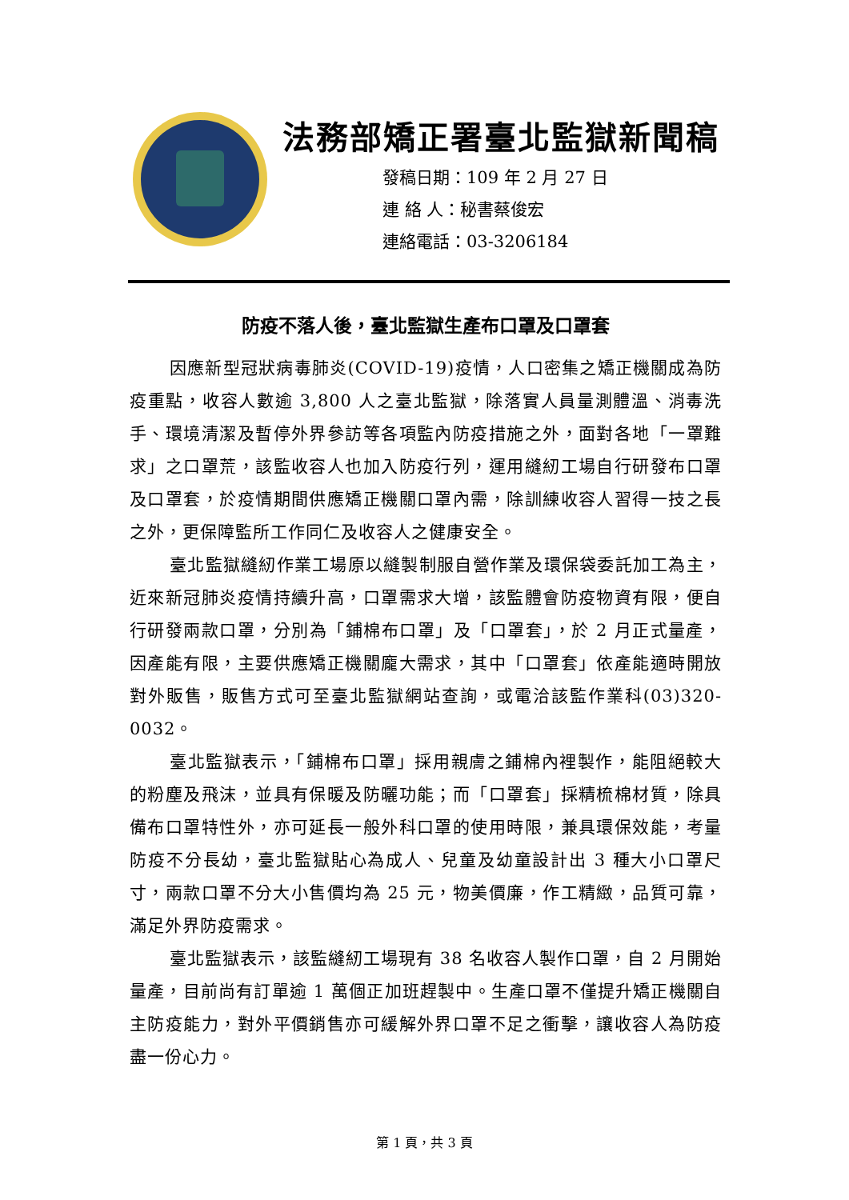法務部矯正署臺北監獄新聞稿
發稿日期：109 年 2 月 27 日
連 絡 人：秘書蔡俊宏
連絡電話：03-3206184
防疫不落人後，臺北監獄生產布口罩及口罩套
因應新型冠狀病毒肺炎(COVID-19)疫情，人口密集之矯正機關成為防疫重點，收容人數逾 3,800 人之臺北監獄，除落實人員量測體溫、消毒洗手、環境清潔及暫停外界參訪等各項監內防疫措施之外，面對各地「一罩難求」之口罩荒，該監收容人也加入防疫行列，運用縫紉工場自行研發布口罩及口罩套，於疫情期間供應矯正機關口罩內需，除訓練收容人習得一技之長之外，更保障監所工作同仁及收容人之健康安全。
臺北監獄縫紉作業工場原以縫製制服自營作業及環保袋委託加工為主，近來新冠肺炎疫情持續升高，口罩需求大增，該監體會防疫物資有限，便自行研發兩款口罩，分別為「鋪棉布口罩」及「口罩套」，於 2 月正式量產，因產能有限，主要供應矯正機關龐大需求，其中「口罩套」依產能適時開放對外販售，販售方式可至臺北監獄網站查詢，或電洽該監作業科(03)320-0032。
臺北監獄表示，「鋪棉布口罩」採用親膚之鋪棉內裡製作，能阻絕較大的粉塵及飛沫，並具有保暖及防曬功能；而「口罩套」採精梳棉材質，除具備布口罩特性外，亦可延長一般外科口罩的使用時限，兼具環保效能，考量防疫不分長幼，臺北監獄貼心為成人、兒童及幼童設計出 3 種大小口罩尺寸，兩款口罩不分大小售價均為 25 元，物美價廉，作工精緻，品質可靠，滿足外界防疫需求。
臺北監獄表示，該監縫紉工場現有 38 名收容人製作口罩，自 2 月開始量產，目前尚有訂單逾 1 萬個正加班趕製中。生產口罩不僅提升矯正機關自主防疫能力，對外平價銷售亦可緩解外界口罩不足之衝擊，讓收容人為防疫盡一份心力。
第 1 頁，共 3 頁